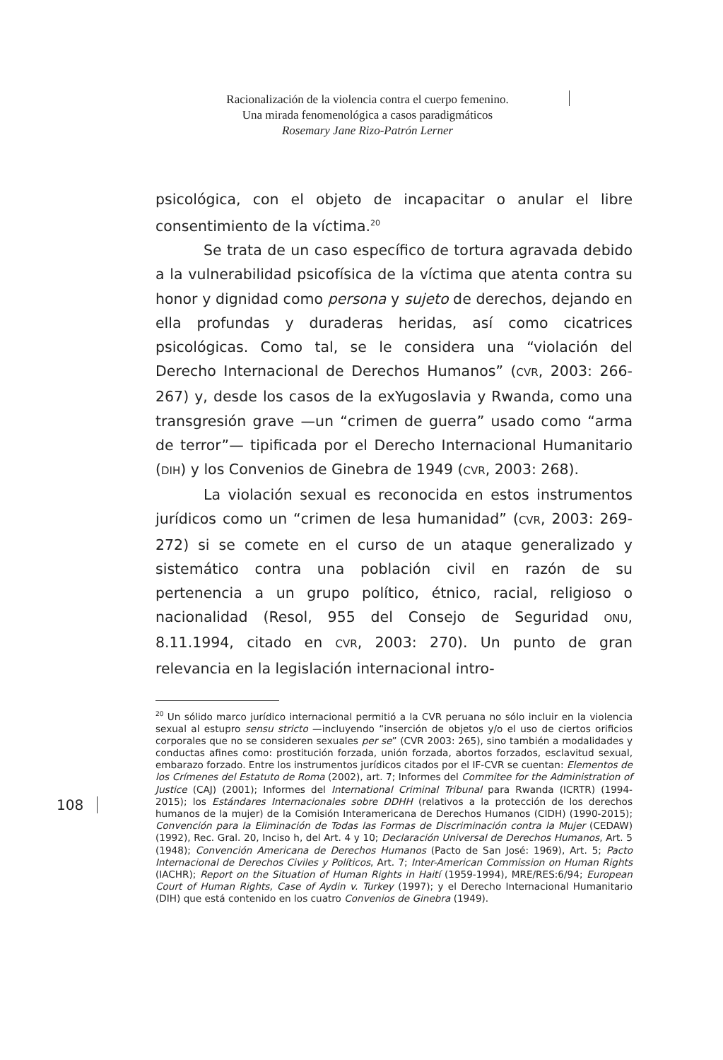Racionalización de la violencia contra el cuerpo femenino.
Una mirada fenomenológica a casos paradigmáticos
Rosemary Jane Rizo-Patrón Lerner
psicológica, con el objeto de incapacitar o anular el libre consentimiento de la víctima.<sup>20</sup>
Se trata de un caso específico de tortura agravada debido a la vulnerabilidad psicofísica de la víctima que atenta contra su honor y dignidad como persona y sujeto de derechos, dejando en ella profundas y duraderas heridas, así como cicatrices psicológicas. Como tal, se le considera una “violación del Derecho Internacional de Derechos Humanos” (CVR, 2003: 266-267) y, desde los casos de la exYugoslavia y Rwanda, como una transgresión grave —un “crimen de guerra” usado como “arma de terror”— tipificada por el Derecho Internacional Humanitario (DIH) y los Convenios de Ginebra de 1949 (CVR, 2003: 268).
La violación sexual es reconocida en estos instrumentos jurídicos como un “crimen de lesa humanidad” (CVR, 2003: 269-272) si se comete en el curso de un ataque generalizado y sistemático contra una población civil en razón de su pertenencia a un grupo político, étnico, racial, religioso o nacionalidad (Resol, 955 del Consejo de Seguridad ONU, 8.11.1994, citado en CVR, 2003: 270). Un punto de gran relevancia en la legislación internacional intro-
<sup>20</sup> Un sólido marco jurídico internacional permitió a la CVR peruana no sólo incluir en la violencia sexual al estupro sensu stricto —incluyendo “inserción de objetos y/o el uso de ciertos orificios corporales que no se consideren sexuales per se” (CVR 2003: 265), sino también a modalidades y conductas afines como: prostitución forzada, unión forzada, abortos forzados, esclavitud sexual, embarazo forzado. Entre los instrumentos jurídicos citados por el IF-CVR se cuentan: Elementos de los Crímenes del Estatuto de Roma (2002), art. 7; Informes del Commitee for the Administration of Justice (CAJ) (2001); Informes del International Criminal Tribunal para Rwanda (ICRTR) (1994-2015); los Estándares Internacionales sobre DDHH (relativos a la protección de los derechos humanos de la mujer) de la Comisión Interamericana de Derechos Humanos (CIDH) (1990-2015); Convención para la Eliminación de Todas las Formas de Discriminación contra la Mujer (CEDAW) (1992), Rec. Gral. 20, Inciso h, del Art. 4 y 10; Declaración Universal de Derechos Humanos, Art. 5 (1948); Convención Americana de Derechos Humanos (Pacto de San José: 1969), Art. 5; Pacto Internacional de Derechos Civiles y Políticos, Art. 7; Inter-American Commission on Human Rights (IACHR); Report on the Situation of Human Rights in Haití (1959-1994), MRE/RES:6/94; European Court of Human Rights, Case of Aydin v. Turkey (1997); y el Derecho Internacional Humanitario (DIH) que está contenido en los cuatro Convenios de Ginebra (1949).
108